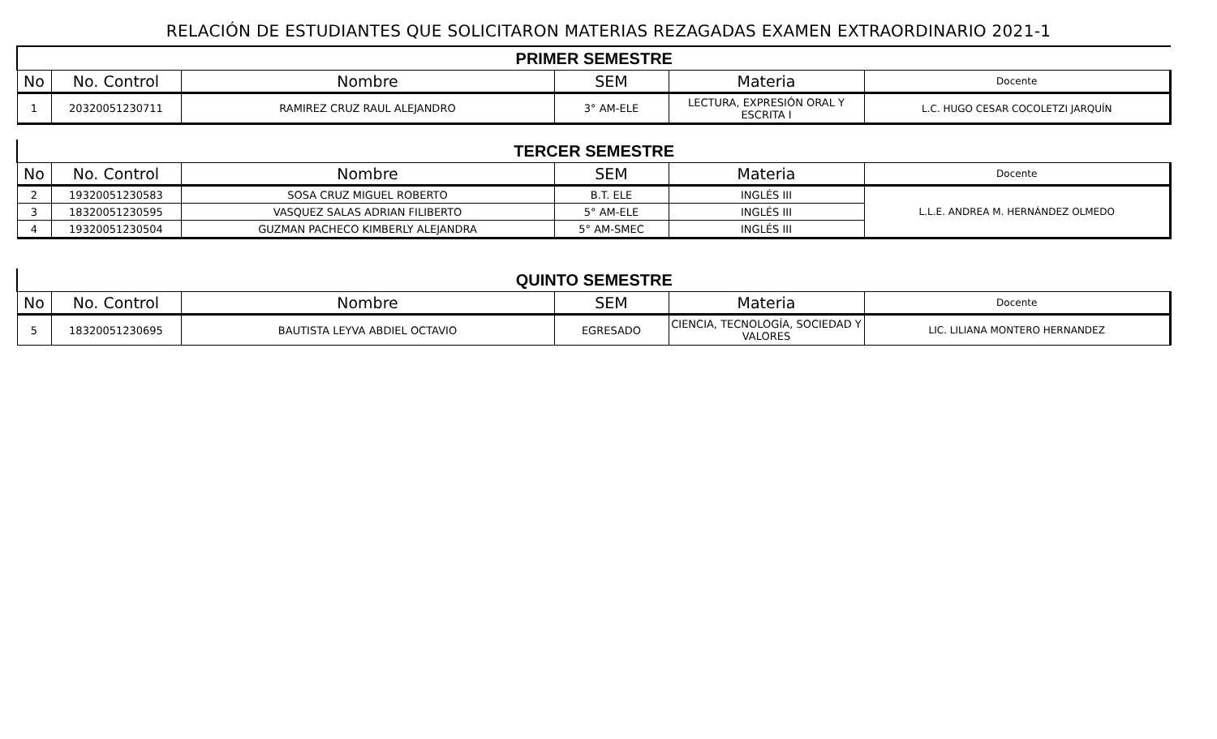RELACIÓN DE ESTUDIANTES QUE SOLICITARON MATERIAS REZAGADAS EXAMEN EXTRAORDINARIO 2021-1
| PRIMER SEMESTRE | | | | | |
| No | No. Control | Nombre | SEM | Materia | Docente |
| 1 | 20320051230711 | RAMIREZ CRUZ RAUL ALEJANDRO | 3° AM-ELE | LECTURA, EXPRESIÓN ORAL Y ESCRITA I | L.C. HUGO CESAR COCOLETZI JARQUÍN |
| TERCER SEMESTRE | | | | | |
| No | No. Control | Nombre | SEM | Materia | Docente |
| 2 | 19320051230583 | SOSA CRUZ MIGUEL ROBERTO | B.T. ELE | INGLÉS III | L.L.E. ANDREA M. HERNÁNDEZ OLMEDO |
| 3 | 18320051230595 | VASQUEZ SALAS ADRIAN FILIBERTO | 5° AM-ELE | INGLÉS III | |
| 4 | 19320051230504 | GUZMAN PACHECO KIMBERLY ALEJANDRA | 5° AM-SMEC | INGLÉS III | |
| QUINTO SEMESTRE | | | | | |
| No | No. Control | Nombre | SEM | Materia | Docente |
| 5 | 18320051230695 | BAUTISTA LEYVA ABDIEL OCTAVIO | EGRESADO | CIENCIA, TECNOLOGÍA, SOCIEDAD Y VALORES | LIC. LILIANA MONTERO HERNANDEZ |